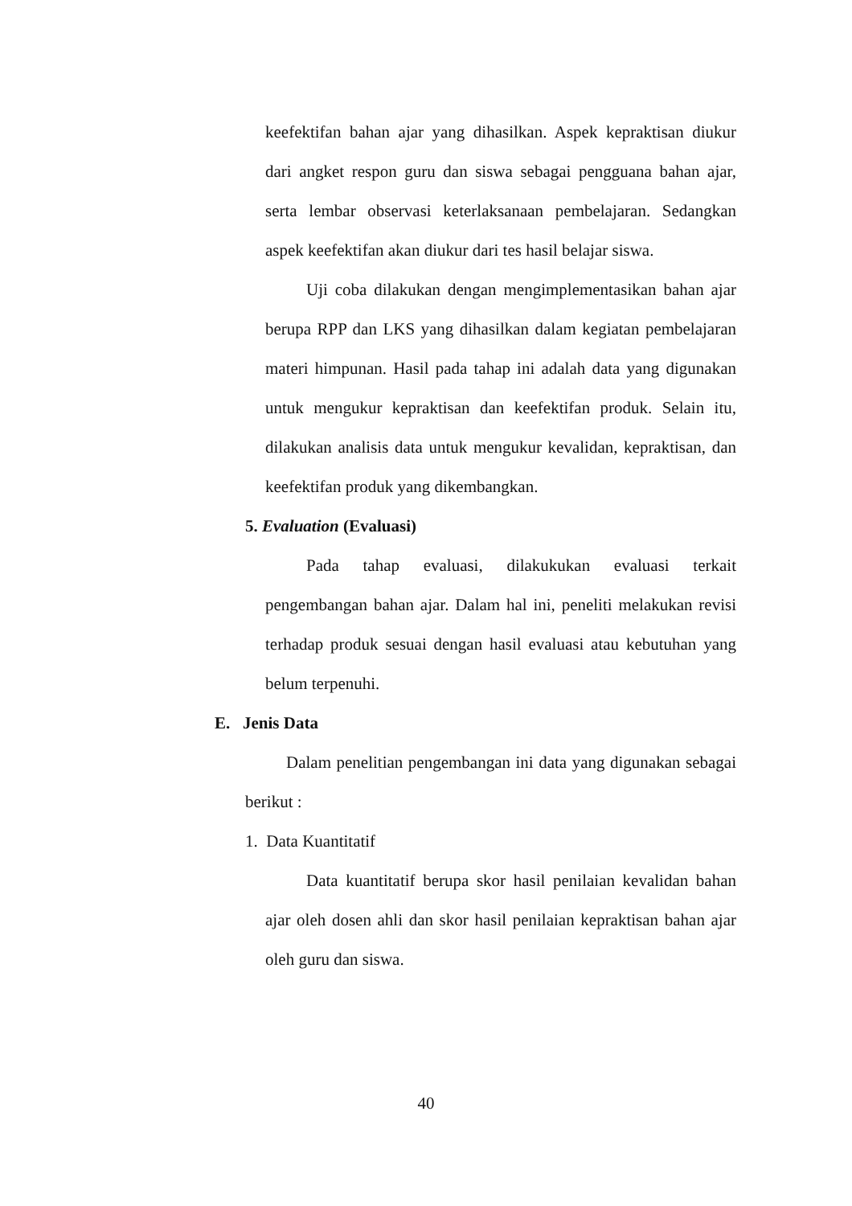keefektifan bahan ajar yang dihasilkan. Aspek kepraktisan diukur dari angket respon guru dan siswa sebagai pengguana bahan ajar, serta lembar observasi keterlaksanaan pembelajaran. Sedangkan aspek keefektifan akan diukur dari tes hasil belajar siswa.
Uji coba dilakukan dengan mengimplementasikan bahan ajar berupa RPP dan LKS yang dihasilkan dalam kegiatan pembelajaran materi himpunan. Hasil pada tahap ini adalah data yang digunakan untuk mengukur kepraktisan dan keefektifan produk. Selain itu, dilakukan analisis data untuk mengukur kevalidan, kepraktisan, dan keefektifan produk yang dikembangkan.
5. Evaluation (Evaluasi)
Pada tahap evaluasi, dilakukukan evaluasi terkait pengembangan bahan ajar. Dalam hal ini, peneliti melakukan revisi terhadap produk sesuai dengan hasil evaluasi atau kebutuhan yang belum terpenuhi.
E. Jenis Data
Dalam penelitian pengembangan ini data yang digunakan sebagai berikut :
1. Data Kuantitatif
Data kuantitatif berupa skor hasil penilaian kevalidan bahan ajar oleh dosen ahli dan skor hasil penilaian kepraktisan bahan ajar oleh guru dan siswa.
40